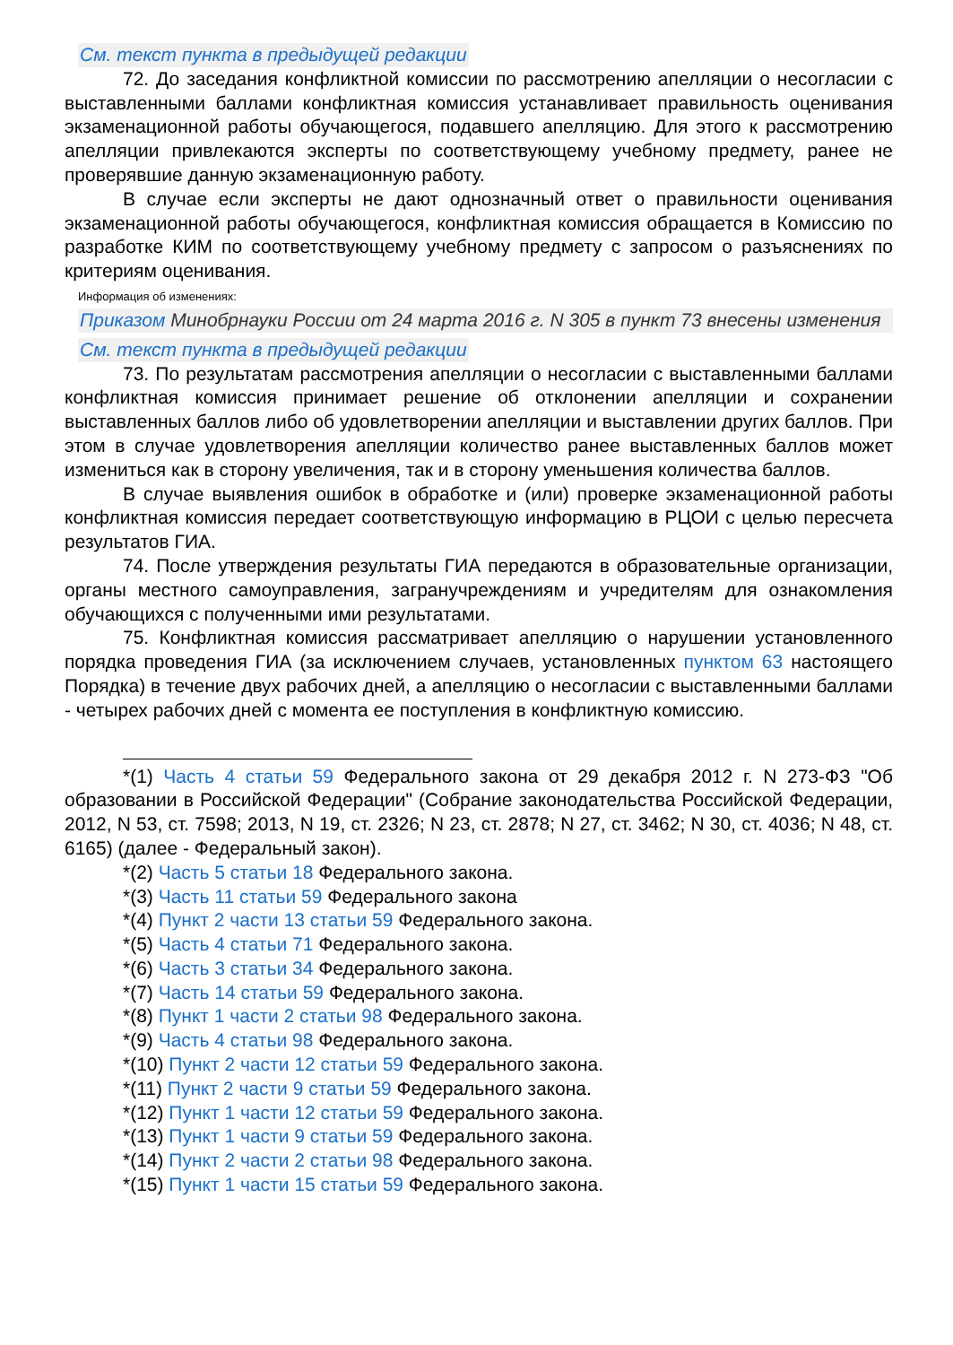См. текст пункта в предыдущей редакции
72. До заседания конфликтной комиссии по рассмотрению апелляции о несогласии с выставленными баллами конфликтная комиссия устанавливает правильность оценивания экзаменационной работы обучающегося, подавшего апелляцию. Для этого к рассмотрению апелляции привлекаются эксперты по соответствующему учебному предмету, ранее не проверявшие данную экзаменационную работу.
В случае если эксперты не дают однозначный ответ о правильности оценивания экзаменационной работы обучающегося, конфликтная комиссия обращается в Комиссию по разработке КИМ по соответствующему учебному предмету с запросом о разъяснениях по критериям оценивания.
Информация об изменениях:
Приказом Минобрнауки России от 24 марта 2016 г. N 305 в пункт 73 внесены изменения
См. текст пункта в предыдущей редакции
73. По результатам рассмотрения апелляции о несогласии с выставленными баллами конфликтная комиссия принимает решение об отклонении апелляции и сохранении выставленных баллов либо об удовлетворении апелляции и выставлении других баллов. При этом в случае удовлетворения апелляции количество ранее выставленных баллов может измениться как в сторону увеличения, так и в сторону уменьшения количества баллов.
В случае выявления ошибок в обработке и (или) проверке экзаменационной работы конфликтная комиссия передает соответствующую информацию в РЦОИ с целью пересчета результатов ГИА.
74. После утверждения результаты ГИА передаются в образовательные организации, органы местного самоуправления, загранучреждениям и учредителям для ознакомления обучающихся с полученными ими результатами.
75. Конфликтная комиссия рассматривает апелляцию о нарушении установленного порядка проведения ГИА (за исключением случаев, установленных пунктом 63 настоящего Порядка) в течение двух рабочих дней, а апелляцию о несогласии с выставленными баллами - четырех рабочих дней с момента ее поступления в конфликтную комиссию.
*(1) Часть 4 статьи 59 Федерального закона от 29 декабря 2012 г. N 273-ФЗ "Об образовании в Российской Федерации" (Собрание законодательства Российской Федерации, 2012, N 53, ст. 7598; 2013, N 19, ст. 2326; N 23, ст. 2878; N 27, ст. 3462; N 30, ст. 4036; N 48, ст. 6165) (далее - Федеральный закон).
*(2) Часть 5 статьи 18 Федерального закона.
*(3) Часть 11 статьи 59 Федерального закона
*(4) Пункт 2 части 13 статьи 59 Федерального закона.
*(5) Часть 4 статьи 71 Федерального закона.
*(6) Часть 3 статьи 34 Федерального закона.
*(7) Часть 14 статьи 59 Федерального закона.
*(8) Пункт 1 части 2 статьи 98 Федерального закона.
*(9) Часть 4 статьи 98 Федерального закона.
*(10) Пункт 2 части 12 статьи 59 Федерального закона.
*(11) Пункт 2 части 9 статьи 59 Федерального закона.
*(12) Пункт 1 части 12 статьи 59 Федерального закона.
*(13) Пункт 1 части 9 статьи 59 Федерального закона.
*(14) Пункт 2 части 2 статьи 98 Федерального закона.
*(15) Пункт 1 части 15 статьи 59 Федерального закона.